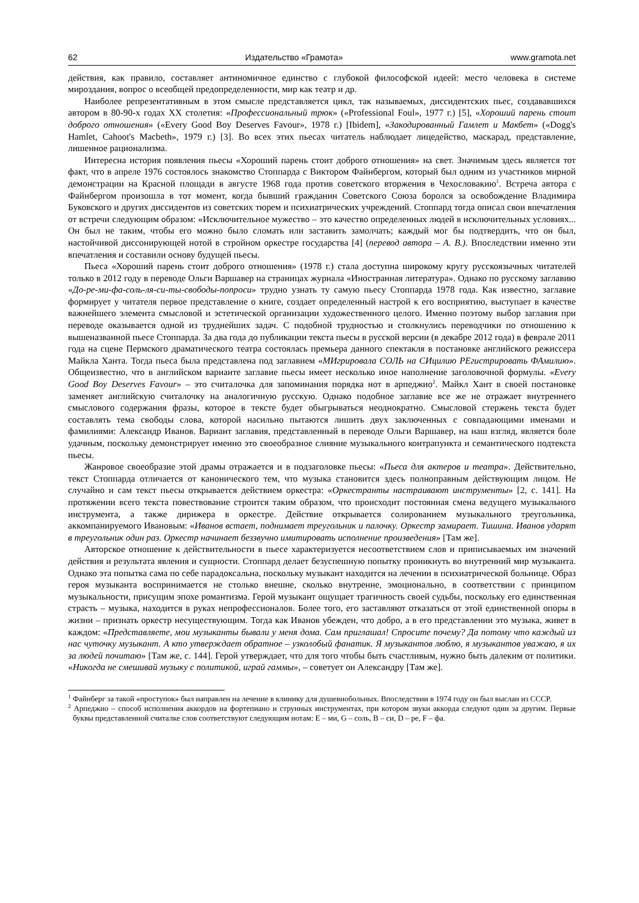62 Издательство «Грамота» www.gramota.net
действия, как правило, составляет антиномичное единство с глубокой философской идеей: место человека в системе мироздания, вопрос о всеобщей предопределенности, мир как театр и др.
Наиболее репрезентативным в этом смысле представляется цикл, так называемых, диссидентских пьес, создававшихся автором в 80-90-х годах XX столетия: «Профессиональный трюк» («Professional Foul», 1977 г.) [5], «Хороший парень стоит доброго отношения» («Every Good Boy Deserves Favour», 1978 г.) [Ibidem], «Закодированный Гамлет и Макбет» («Dogg's Hamlet, Cahoot's Macbeth», 1979 г.) [3]. Во всех этих пьесах читатель наблюдает лицедейство, маскарад, представление, лишенное рационализма.
Интересна история появления пьесы «Хороший парень стоит доброго отношения» на свет. Значимым здесь является тот факт, что в апреле 1976 состоялось знакомство Стоппарда с Виктором Файнбергом, который был одним из участников мирной демонстрации на Красной площади в августе 1968 года против советского вторжения в Чехословакию<sup>1</sup>. Встреча автора с Файнбергом произошла в тот момент, когда бывший гражданин Советского Союза боролся за освобождение Владимира Буковского и других диссидентов из советских тюрем и психиатрических учреждений. Стоппард тогда описал свои впечатления от встречи следующим образом: «Исключительное мужество – это качество определенных людей в исключительных условиях... Он был не таким, чтобы его можно было сломать или заставить замолчать; каждый мог бы подтвердить, что он был, настойчивой диссонирующей нотой в стройном оркестре государства [4] (перевод автора – А. В.). Впоследствии именно эти впечатления и составили основу будущей пьесы.
Пьеса «Хороший парень стоит доброго отношения» (1978 г.) стала доступна широкому кругу русскоязычных читателей только в 2012 году в переводе Ольги Варшавер на страницах журнала «Иностранная литература». Однако по русскому заглавию «До-ре-ми-фа-соль-ля-си-ты-свободы-попроси» трудно узнать ту самую пьесу Стоппарда 1978 года. Как известно, заглавие формирует у читателя первое представление о книге, создает определенный настрой к его восприятию, выступает в качестве важнейшего элемента смысловой и эстетической организации художественного целого. Именно поэтому выбор заглавия при переводе оказывается одной из труднейших задач. С подобной трудностью и столкнулись переводчики по отношению к вышеназванной пьесе Стоппарда. За два года до публикации текста пьесы в русской версии (в декабре 2012 года) в феврале 2011 года на сцене Пермского драматического театра состоялась премьера данного спектакля в постановке английского режиссера Майкла Ханта. Тогда пьеса была представлена под заглавием «МИгрировала СОЛЬ на СИцилию РЕгистрировать ФАмилию». Общеизвестно, что в английском варианте заглавие пьесы имеет несколько иное наполнение заголовочной формулы. «Every Good Boy Deserves Favour» – это считалочка для запоминания порядка нот в арпеджио<sup>2</sup>. Майкл Хант в своей постановке заменяет английскую считалочку на аналогичную русскую. Однако подобное заглавие все же не отражает внутреннего смыслового содержания фразы, которое в тексте будет обыгрываться неоднократно. Смысловой стержень текста будет составлять тема свободы слова, которой насильно пытаются лишить двух заключенных с совпадающими именами и фамилиями: Александр Иванов. Вариант заглавия, представленный в переводе Ольги Варшавер, на наш взгляд, является боле удачным, поскольку демонстрирует именно это своеобразное слияние музыкального контрапункта и семантического подтекста пьесы.
Жанровое своеобразие этой драмы отражается и в подзаголовке пьесы: «Пьеса для актеров и театра». Действительно, текст Стоппарда отличается от канонического тем, что музыка становится здесь полноправным действующим лицом. Не случайно и сам текст пьесы открывается действием оркестра: «Оркестранты настраивают инструменты» [2, с. 141]. На протяжении всего текста повествование строится таким образом, что происходит постоянная смена ведущего музыкального инструмента, а также дирижера в оркестре. Действие открывается солированием музыкального треугольника, аккомпанируемого Ивановым: «Иванов встает, поднимает треугольник и палочку. Оркестр замирает. Тишина. Иванов ударят в треугольник один раз. Оркестр начинает беззвучно имитировать исполнение произведения» [Там же].
Авторское отношение к действительности в пьесе характеризуется несоответствием слов и приписываемых им значений действия и результата явления и сущности. Стоппард делает безуспешную попытку проникнуть во внутренний мир музыканта. Однако эта попытка сама по себе парадоксальна, поскольку музыкант находится на лечении в психиатрической больнице. Образ героя музыканта воспринимается не столько внешне, сколько внутренне, эмоционально, в соответствии с принципом музыкальности, присущим эпохе романтизма. Герой музыкант ощущает трагичность своей судьбы, поскольку его единственная страсть – музыка, находится в руках непрофессионалов. Более того, его заставляют отказаться от этой единственной опоры в жизни – признать оркестр несуществующим. Тогда как Иванов убежден, что добро, а в его представлении это музыка, живет в каждом: «Представляете, мои музыканты бывали у меня дома. Сам приглашал! Спросите почему? Да потому что каждый из нас чуточку музыкант. А кто утверждает обратное – узколобый фанатик. Я музыкантов люблю, я музыкантов уважаю, я их за людей почитаю» [Там же, с. 144]. Герой утверждает, что для того чтобы быть счастливым, нужно быть далеким от политики. «Никогда не смешивай музыку с политикой, играй гаммы», – советует он Александру [Там же].
<sup>1</sup> Файнберг за такой «проступок» был направлен на лечение в клинику для душевнобольных. Впоследствии в 1974 году он был выслан из СССР.
<sup>2</sup> Арпеджио – способ исполнения аккордов на фортепиано и струнных инструментах, при котором звуки аккорда следуют один за другим. Первые буквы представленной считалке слов соответствуют следующим нотам: E – ми, G – соль, B – си, D – ре, F – фа.